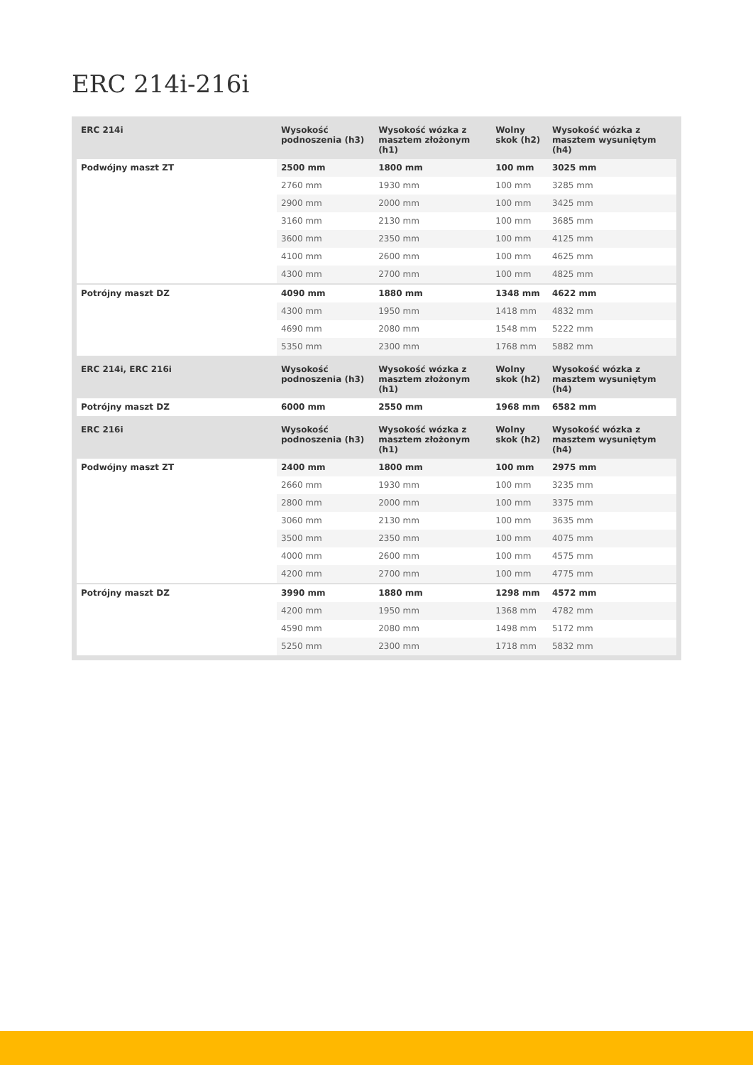ERC 214i-216i
| ERC 214i | Wysokość podnoszenia (h3) | Wysokość wózka z masztem złożonym (h1) | Wolny skok (h2) | Wysokość wózka z masztem wysuniętym (h4) |
| --- | --- | --- | --- | --- |
| Podwójny maszt ZT | 2500 mm | 1800 mm | 100 mm | 3025 mm |
| | 2760 mm | 1930 mm | 100 mm | 3285 mm |
| | 2900 mm | 2000 mm | 100 mm | 3425 mm |
| | 3160 mm | 2130 mm | 100 mm | 3685 mm |
| | 3600 mm | 2350 mm | 100 mm | 4125 mm |
| | 4100 mm | 2600 mm | 100 mm | 4625 mm |
| | 4300 mm | 2700 mm | 100 mm | 4825 mm |
| Potrójny maszt DZ | 4090 mm | 1880 mm | 1348 mm | 4622 mm |
| | 4300 mm | 1950 mm | 1418 mm | 4832 mm |
| | 4690 mm | 2080 mm | 1548 mm | 5222 mm |
| | 5350 mm | 2300 mm | 1768 mm | 5882 mm |
| ERC 214i, ERC 216i | Wysokość podnoszenia (h3) | Wysokość wózka z masztem złożonym (h1) | Wolny skok (h2) | Wysokość wózka z masztem wysuniętym (h4) |
| Potrójny maszt DZ | 6000 mm | 2550 mm | 1968 mm | 6582 mm |
| ERC 216i | Wysokość podnoszenia (h3) | Wysokość wózka z masztem złożonym (h1) | Wolny skok (h2) | Wysokość wózka z masztem wysuniętym (h4) |
| Podwójny maszt ZT | 2400 mm | 1800 mm | 100 mm | 2975 mm |
| | 2660 mm | 1930 mm | 100 mm | 3235 mm |
| | 2800 mm | 2000 mm | 100 mm | 3375 mm |
| | 3060 mm | 2130 mm | 100 mm | 3635 mm |
| | 3500 mm | 2350 mm | 100 mm | 4075 mm |
| | 4000 mm | 2600 mm | 100 mm | 4575 mm |
| | 4200 mm | 2700 mm | 100 mm | 4775 mm |
| Potrójny maszt DZ | 3990 mm | 1880 mm | 1298 mm | 4572 mm |
| | 4200 mm | 1950 mm | 1368 mm | 4782 mm |
| | 4590 mm | 2080 mm | 1498 mm | 5172 mm |
| | 5250 mm | 2300 mm | 1718 mm | 5832 mm |